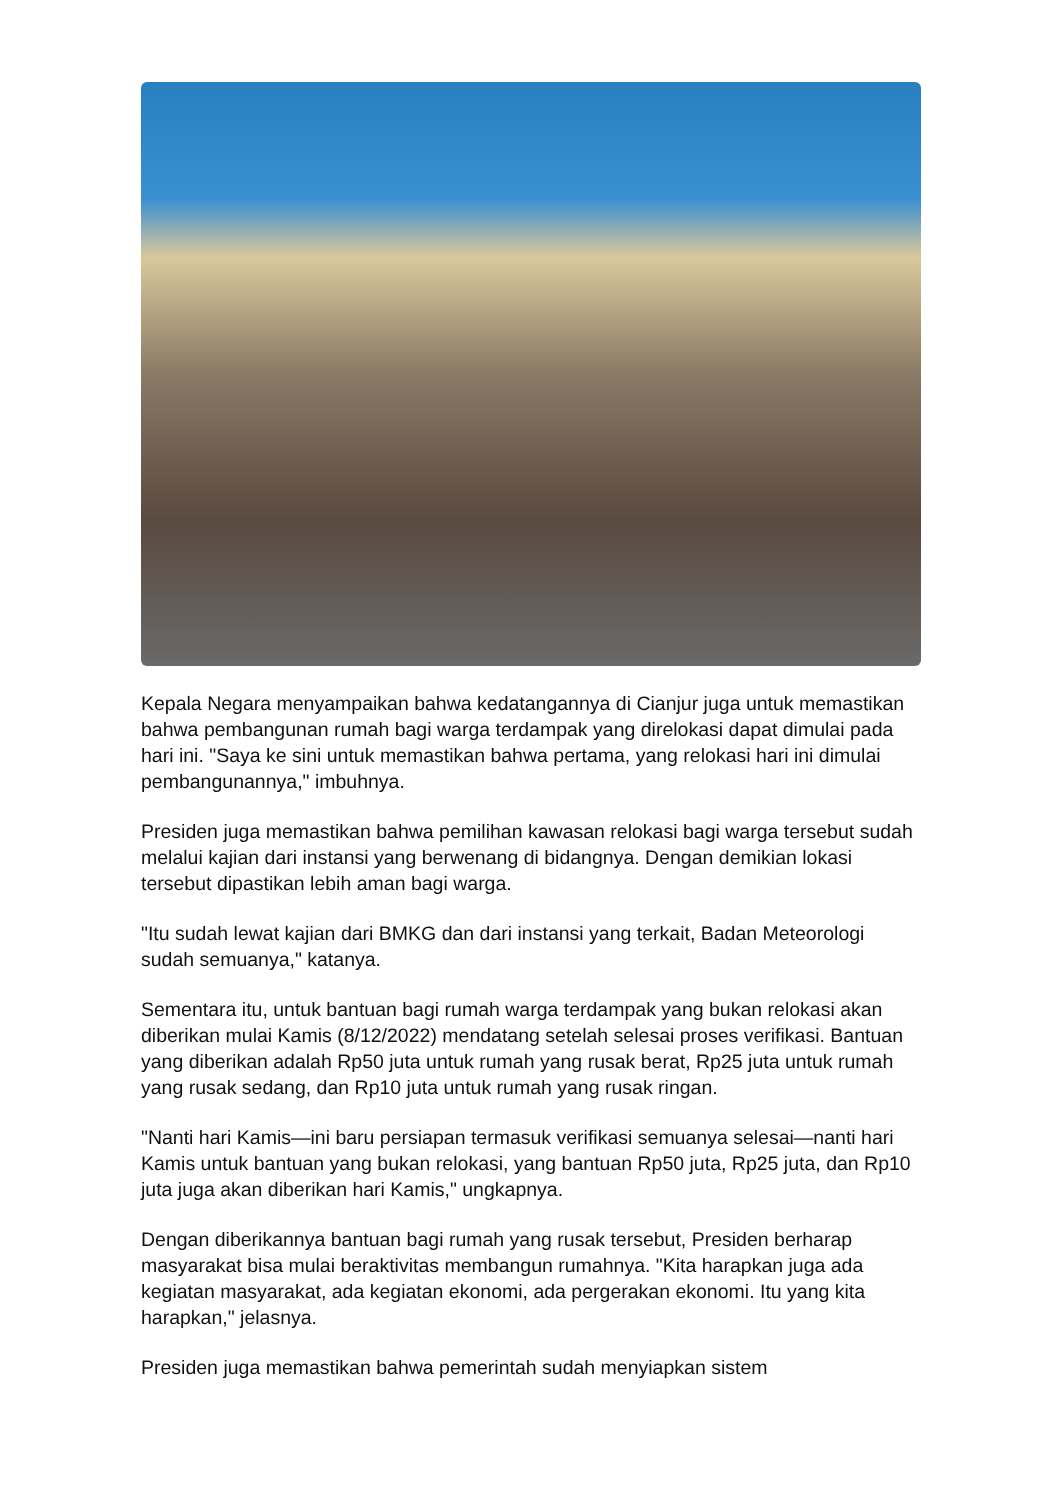Kepala Negara menyampaikan bahwa kedatangannya di Cianjur juga untuk memastikan bahwa pembangunan rumah bagi warga terdampak yang direlokasi dapat dimulai pada hari ini. "Saya ke sini untuk memastikan bahwa pertama, yang relokasi hari ini dimulai pembangunannya," imbuhnya.
Presiden juga memastikan bahwa pemilihan kawasan relokasi bagi warga tersebut sudah melalui kajian dari instansi yang berwenang di bidangnya. Dengan demikian lokasi tersebut dipastikan lebih aman bagi warga.
"Itu sudah lewat kajian dari BMKG dan dari instansi yang terkait, Badan Meteorologi sudah semuanya," katanya.
Sementara itu, untuk bantuan bagi rumah warga terdampak yang bukan relokasi akan diberikan mulai Kamis (8/12/2022) mendatang setelah selesai proses verifikasi. Bantuan yang diberikan adalah Rp50 juta untuk rumah yang rusak berat, Rp25 juta untuk rumah yang rusak sedang, dan Rp10 juta untuk rumah yang rusak ringan.
"Nanti hari Kamis—ini baru persiapan termasuk verifikasi semuanya selesai—nanti hari Kamis untuk bantuan yang bukan relokasi, yang bantuan Rp50 juta, Rp25 juta, dan Rp10 juta juga akan diberikan hari Kamis," ungkapnya.
Dengan diberikannya bantuan bagi rumah yang rusak tersebut, Presiden berharap masyarakat bisa mulai beraktivitas membangun rumahnya. "Kita harapkan juga ada kegiatan masyarakat, ada kegiatan ekonomi, ada pergerakan ekonomi. Itu yang kita harapkan," jelasnya.
Presiden juga memastikan bahwa pemerintah sudah menyiapkan sistem